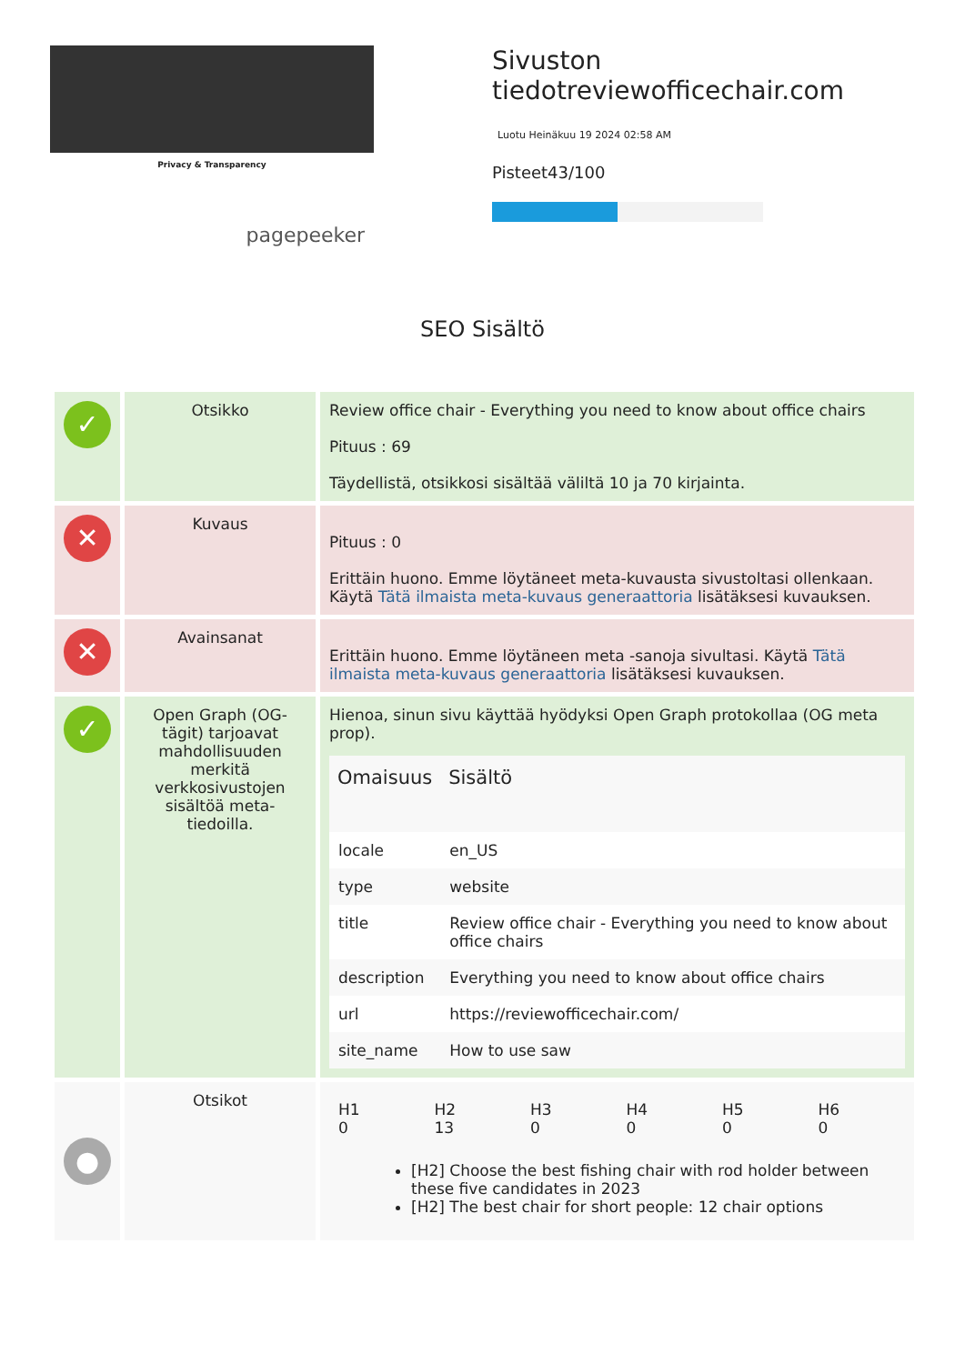Privacy & Transparency
pagepeeker
Sivuston
tiedotreviewofficechair.com
Luotu Heinäkuu 19 2024 02:58 AM
Pisteet43/100
SEO Sisältö
| ✓ | Otsikko | Review office chair - Everything you need to know about office chairs Pituus : 69 Täydellistä, otsikkosi sisältää väliltä 10 ja 70 kirjainta. |
| ✕ | Kuvaus | Pituus : 0 Erittäin huono. Emme löytäneet meta-kuvausta sivustoltasi ollenkaan. Käytä Tätä ilmaista meta-kuvaus generaattoria lisätäksesi kuvauksen. |
| ✕ | Avainsanat | Erittäin huono. Emme löytäneen meta -sanoja sivultasi. Käytä Tätä ilmaista meta-kuvaus generaattoria lisätäksesi kuvauksen. |
| ✓ | Open Graph (OG-tägit) tarjoavat mahdollisuuden merkitä verkkosivustojen sisältöä meta-tiedoilla. | Hienoa, sinun sivu käyttää hyödyksi Open Graph protokollaa (OG meta prop). / Omaisuus / Sisältö / / --- / --- / / locale / en_US / / type / website / / title / Review office chair - Everything you need to know about office chairs / / description / Everything you need to know about office chairs / / url / https://reviewofficechair.com/ / / site_name / How to use saw / |
| ● | Otsikot | / H1 0 / H2 13 / H3 0 / H4 0 / H5 0 / H6 0 / [H2] Choose the best fishing chair with rod holder between these five candidates in 2023 [H2] The best chair for short people: 12 chair options |